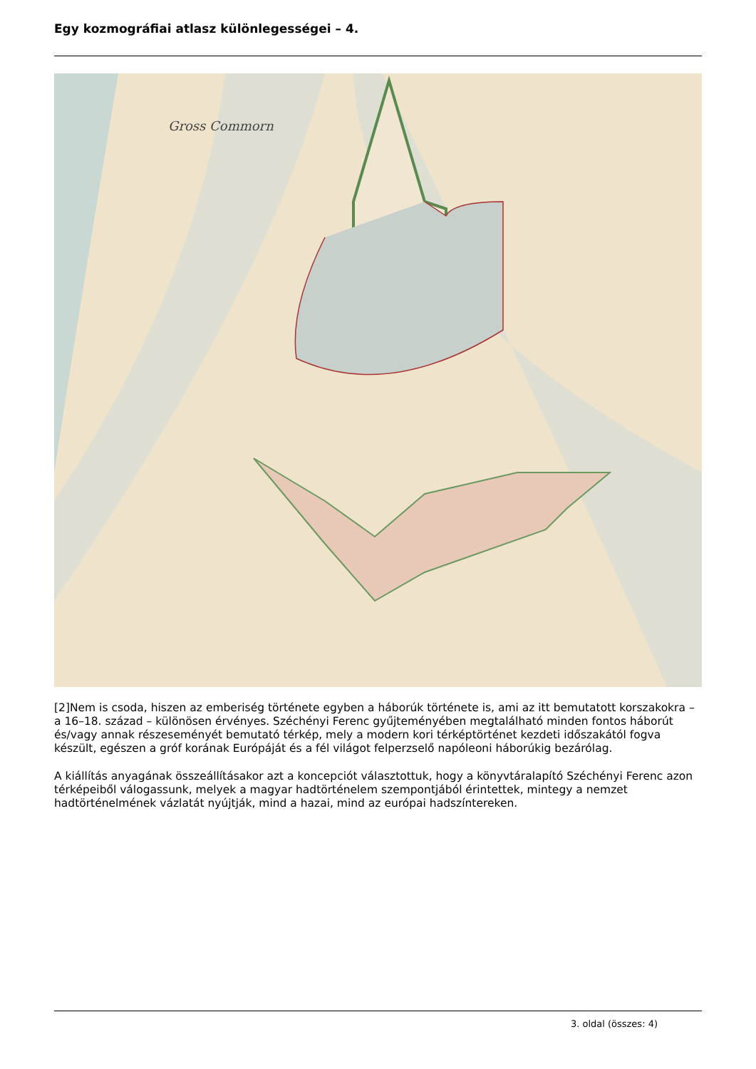Egy kozmográfiai atlasz különlegességei – 4.
Gross Commorn
[2]Nem is csoda, hiszen az emberiség története egyben a háborúk története is, ami az itt bemutatott korszakokra – a 16–18. század – különösen érvényes. Széchényi Ferenc gyűjteményében megtalálható minden fontos háborút és/vagy annak részeseményét bemutató térkép, mely a modern kori térképtörténet kezdeti időszakától fogva készült, egészen a gróf korának Európáját és a fél világot felperzselő napóleoni háborúkig bezárólag.
A kiállítás anyagának összeállításakor azt a koncepciót választottuk, hogy a könyvtáralapító Széchényi Ferenc azon térképeiből válogassunk, melyek a magyar hadtörténelem szempontjából érintettek, mintegy a nemzet hadtörténelmének vázlatát nyújtják, mind a hazai, mind az európai hadszíntereken.
3. oldal (összes: 4)